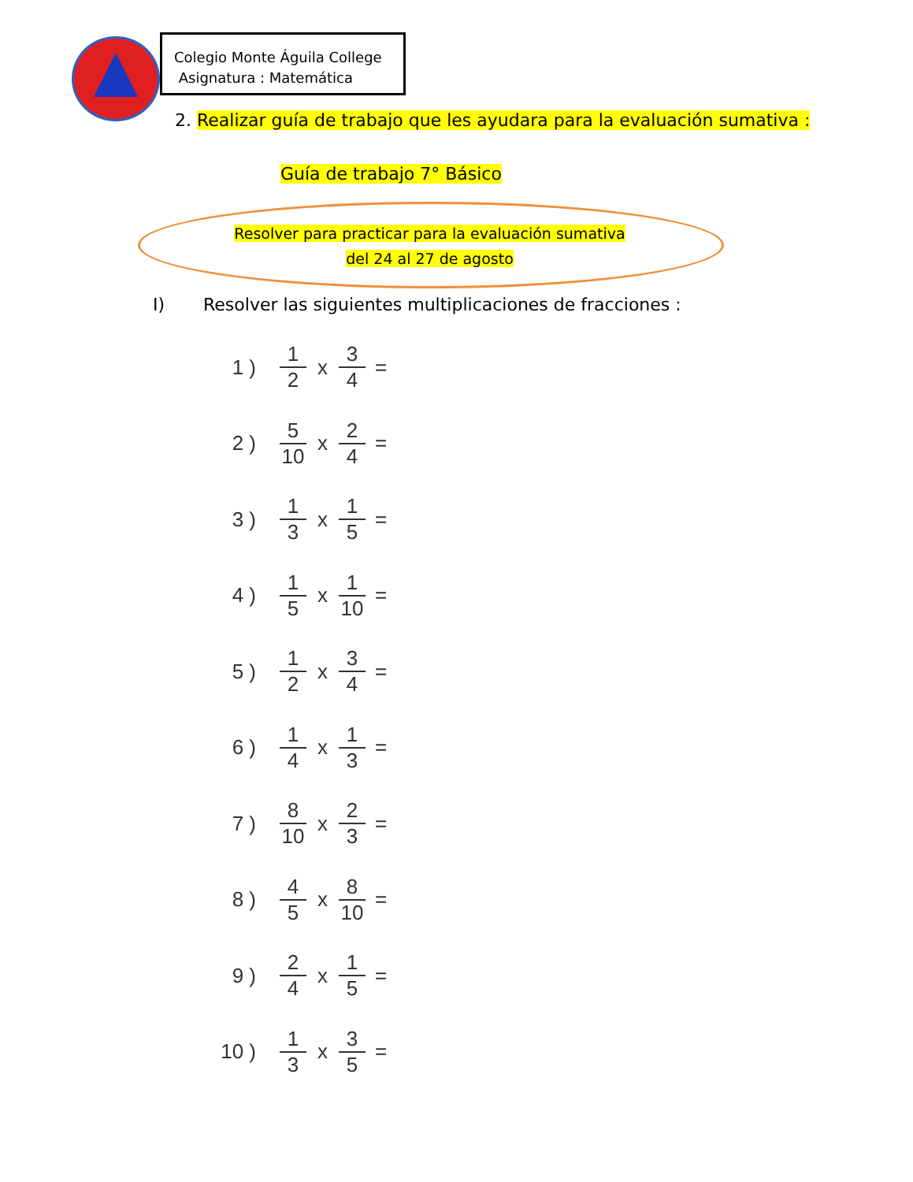Colegio Monte Águila College
Asignatura : Matemática
2. Realizar guía de trabajo que les ayudara para la evaluación sumativa :
Guía de trabajo 7° Básico
Resolver para practicar para la evaluación sumativa
del 24 al 27 de agosto
I) Resolver las siguientes multiplicaciones de fracciones :
1 ) 1 2 x 3 4 =
2 ) 5 10 x 2 4 =
3 ) 1 3 x 1 5 =
4 ) 1 5 x 1 10 =
5 ) 1 2 x 3 4 =
6 ) 1 4 x 1 3 =
7 ) 8 10 x 2 3 =
8 ) 4 5 x 8 10 =
9 ) 2 4 x 1 5 =
10 ) 1 3 x 3 5 =